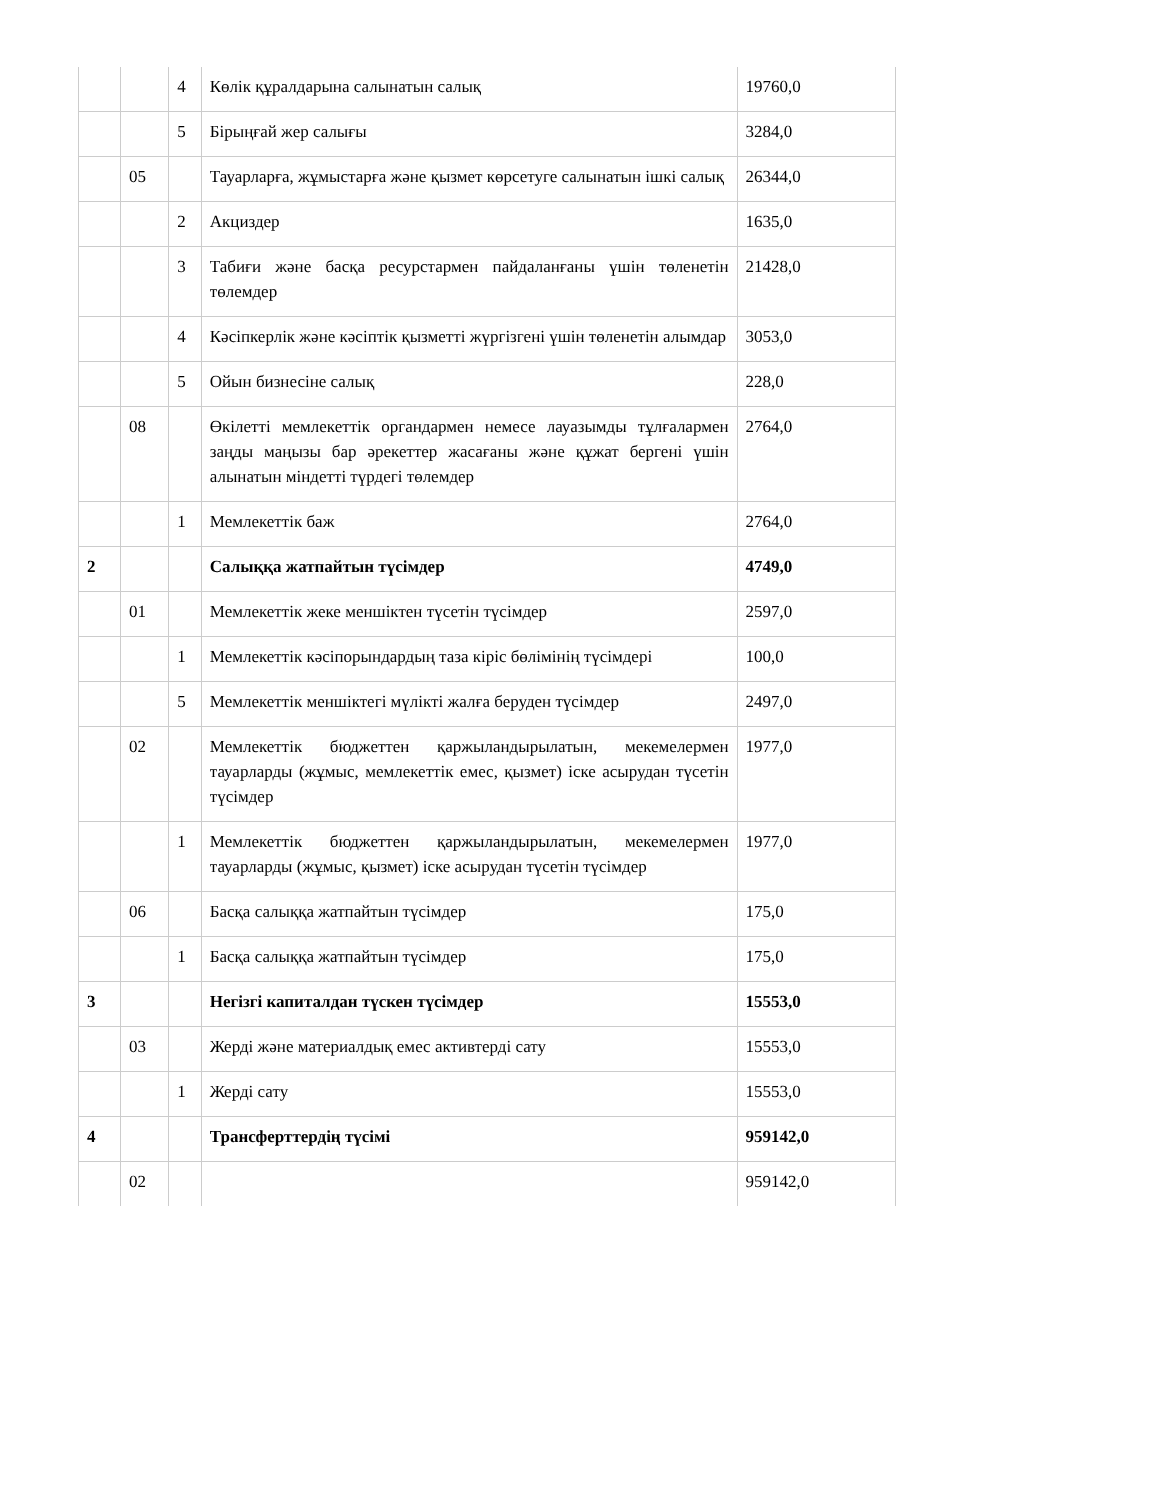| | | 4 | Көлік құралдарына салынатын салық | 19760,0 |
| | | 5 | Бірыңғай жер салығы | 3284,0 |
| | 05 | | Тауарларға, жұмыстарға және қызмет көрсетуге салынатын ішкі салық | 26344,0 |
| | | 2 | Акциздер | 1635,0 |
| | | 3 | Табиғи және басқа ресурстармен пайдаланғаны үшін төленетін төлемдер | 21428,0 |
| | | 4 | Кәсіпкерлік және кәсіптік қызметті жүргізгені үшін төленетін алымдар | 3053,0 |
| | | 5 | Ойын бизнесіне салық | 228,0 |
| | 08 | | Өкілетті мемлекеттік органдармен немесе лауазымды тұлғалармен заңды маңызы бар әрекеттер жасағаны және құжат бергені үшін алынатын міндетті түрдегі төлемдер | 2764,0 |
| | | 1 | Мемлекеттік баж | 2764,0 |
| 2 | | | Салыққа жатпайтын түсімдер | 4749,0 |
| | 01 | | Мемлекеттік жеке меншіктен түсетін түсімдер | 2597,0 |
| | | 1 | Мемлекеттік кәсіпорындардың таза кіріс бөлімінің түсімдері | 100,0 |
| | | 5 | Мемлекеттік меншіктегі мүлікті жалға беруден түсімдер | 2497,0 |
| | 02 | | Мемлекеттік бюджеттен қаржыландырылатын, мекемелермен тауарларды (жұмыс, мемлекеттік емес, қызмет) іске асырудан түсетін түсімдер | 1977,0 |
| | | 1 | Мемлекеттік бюджеттен қаржыландырылатын, мекемелермен тауарларды (жұмыс, қызмет) іске асырудан түсетін түсімдер | 1977,0 |
| | 06 | | Басқа салыққа жатпайтын түсімдер | 175,0 |
| | | 1 | Басқа салыққа жатпайтын түсімдер | 175,0 |
| 3 | | | Негізгі капиталдан түскен түсімдер | 15553,0 |
| | 03 | | Жерді және материалдық емес активтерді сату | 15553,0 |
| | | 1 | Жерді сату | 15553,0 |
| 4 | | | Трансферттердің түсімі | 959142,0 |
| | 02 | | | 959142,0 |